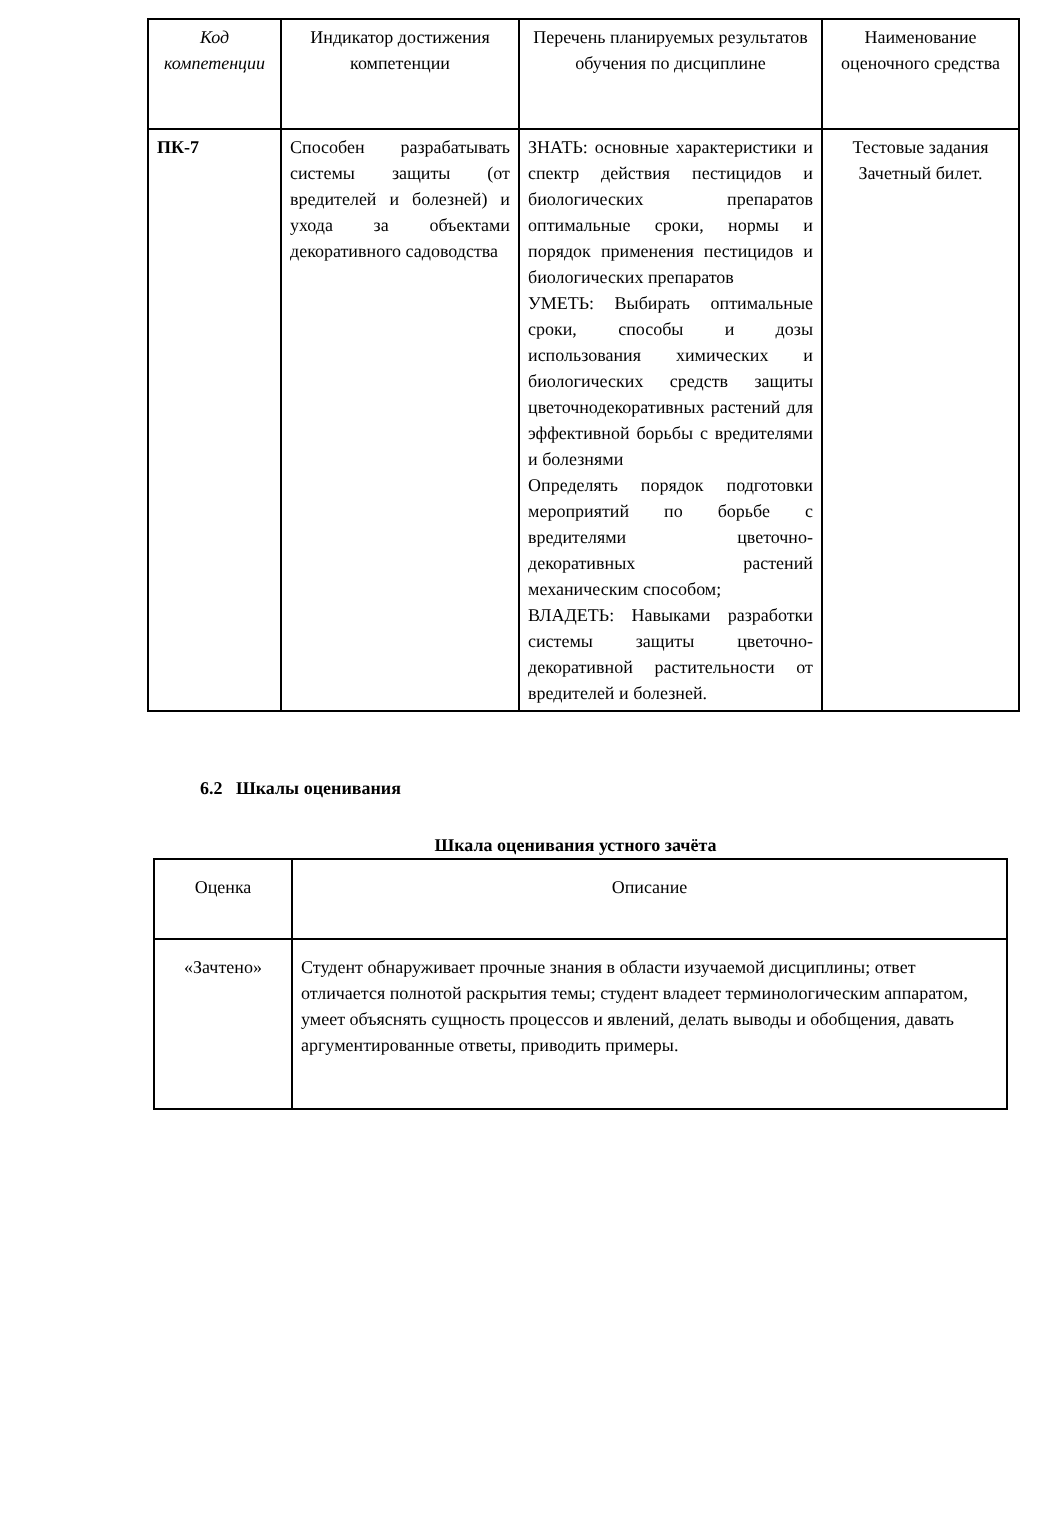| Код компетенции | Индикатор достижения компетенции | Перечень планируемых результатов обучения по дисциплине | Наименование оценочного средства |
| --- | --- | --- | --- |
| ПК-7 | Способен разрабатывать системы защиты (от вредителей и болезней) и ухода за объектами декоративного садоводства | ЗНАТЬ: основные характеристики и спектр действия пестицидов и биологических препаратов оптимальные сроки, нормы и порядок применения пестицидов и биологических препаратов УМЕТЬ: Выбирать оптимальные сроки, способы и дозы использования химических и биологических средств защиты цветочнодекоративных растений для эффективной борьбы с вредителями и болезнями Определять порядок подготовки мероприятий по борьбе с вредителями цветочно-декоративных растений механическим способом; ВЛАДЕТЬ: Навыками разработки системы защиты цветочно-декоративной растительности от вредителей и болезней. | Тестовые задания Зачетный билет. |
6.2 Шкалы оценивания
Шкала оценивания устного зачёта
| Оценка | Описание |
| --- | --- |
| «Зачтено» | Студент обнаруживает прочные знания в области изучаемой дисциплины; ответ отличается полнотой раскрытия темы; студент владеет терминологическим аппаратом, умеет объяснять сущность процессов и явлений, делать выводы и обобщения, давать аргументированные ответы, приводить примеры. |